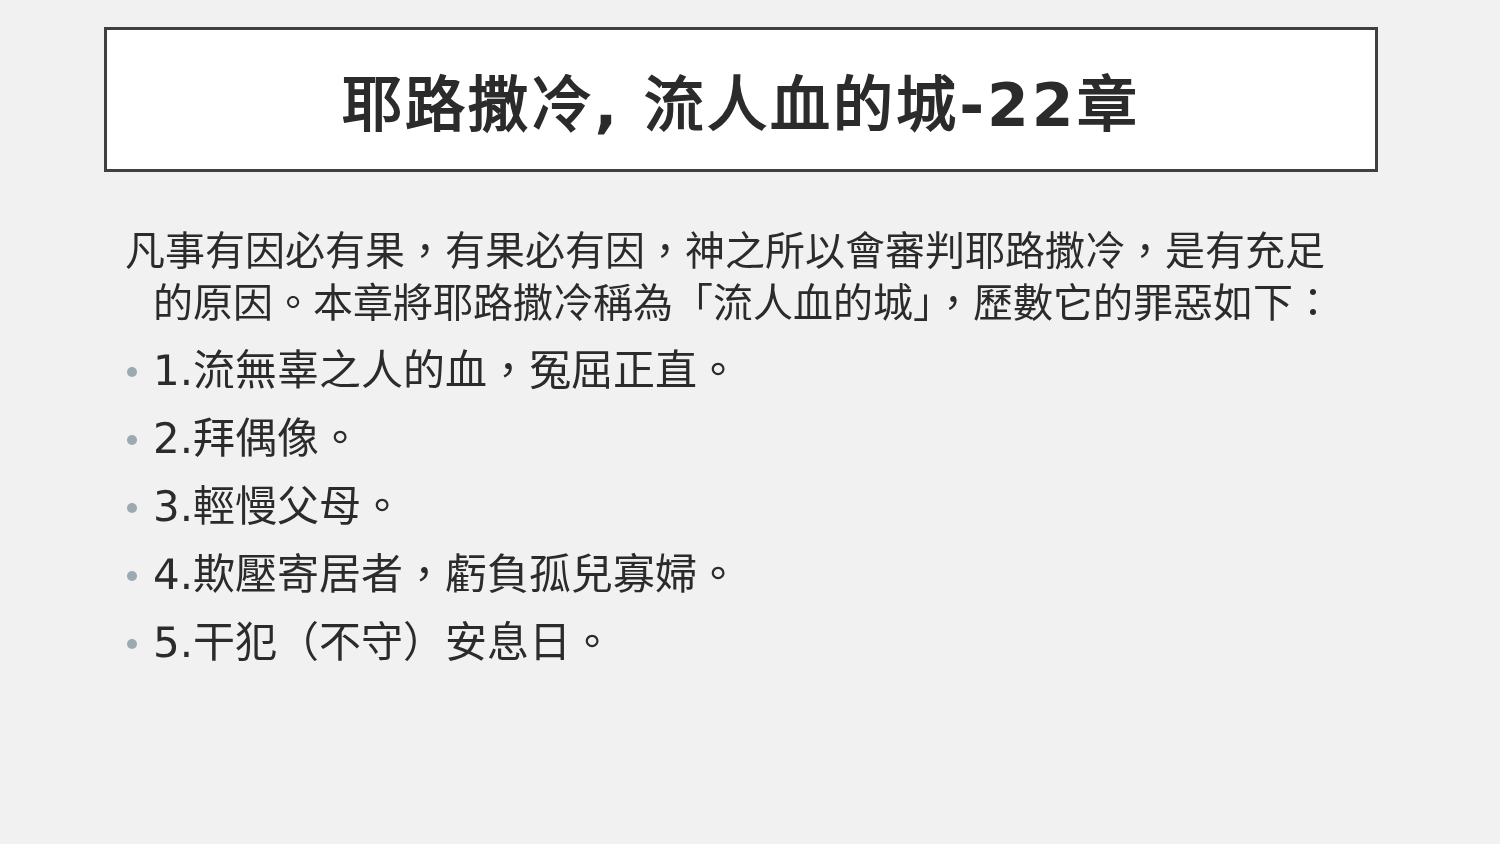耶路撒冷, 流人血的城-22章
凡事有因必有果，有果必有因，神之所以會審判耶路撒冷，是有充足的原因。本章將耶路撒冷稱為「流人血的城」，歷數它的罪惡如下：
1.流無辜之人的血，冤屈正直。
2.拜偶像。
3.輕慢父母。
4.欺壓寄居者，虧負孤兒寡婦。
5.干犯（不守）安息日。